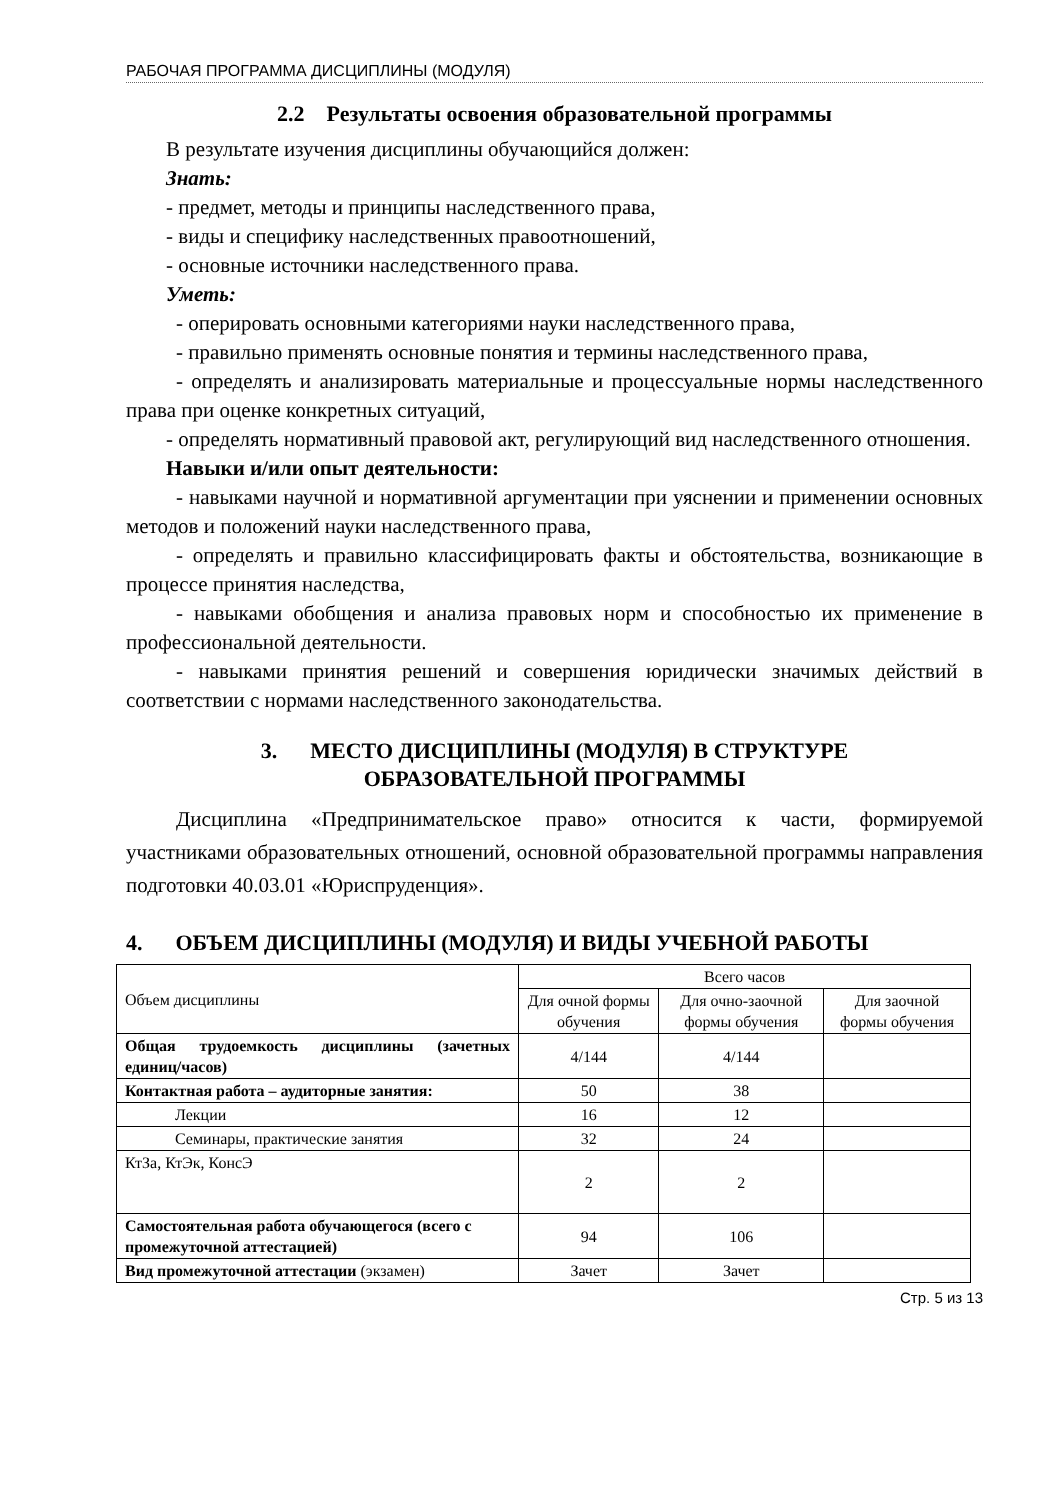РАБОЧАЯ ПРОГРАММА ДИСЦИПЛИНЫ (МОДУЛЯ)
2.2 Результаты освоения образовательной программы
В результате изучения дисциплины обучающийся должен:
Знать:
- предмет, методы и принципы наследственного права,
- виды и специфику наследственных правоотношений,
- основные источники наследственного права.
Уметь:
- оперировать основными категориями науки наследственного права,
- правильно применять основные понятия и термины наследственного права,
- определять и анализировать материальные и процессуальные нормы наследственного права при оценке конкретных ситуаций,
- определять нормативный правовой акт, регулирующий вид наследственного отношения.
Навыки и/или опыт деятельности:
- навыками научной и нормативной аргументации при уяснении и применении основных методов и положений науки наследственного права,
- определять и правильно классифицировать факты и обстоятельства, возникающие в процессе принятия наследства,
- навыками обобщения и анализа правовых норм и способностью их применение в профессиональной деятельности.
- навыками принятия решений и совершения юридически значимых действий в соответствии с нормами наследственного законодательства.
3. МЕСТО ДИСЦИПЛИНЫ (МОДУЛЯ) В СТРУКТУРЕ
ОБРАЗОВАТЕЛЬНОЙ ПРОГРАММЫ
Дисциплина «Предпринимательское право» относится к части, формируемой участниками образовательных отношений, основной образовательной программы направления подготовки 40.03.01 «Юриспруденция».
4. ОБЪЕМ ДИСЦИПЛИНЫ (МОДУЛЯ) И ВИДЫ УЧЕБНОЙ РАБОТЫ
| Объем дисциплины | Всего часов | | |
| --- | --- | --- | --- |
| | Для очной формы обучения | Для очно-заочной формы обучения | Для заочной формы обучения |
| Общая трудоемкость дисциплины (зачетных единиц/часов) | 4/144 | 4/144 | |
| Контактная работа – аудиторные занятия: | 50 | 38 | |
| Лекции | 16 | 12 | |
| Семинары, практические занятия | 32 | 24 | |
| КтЗа, КтЭк, КонсЭ | 2 | 2 | |
| Самостоятельная работа обучающегося (всего с промежуточной аттестацией) | 94 | 106 | |
| Вид промежуточной аттестации (экзамен) | Зачет | Зачет | |
Стр. 5 из 13